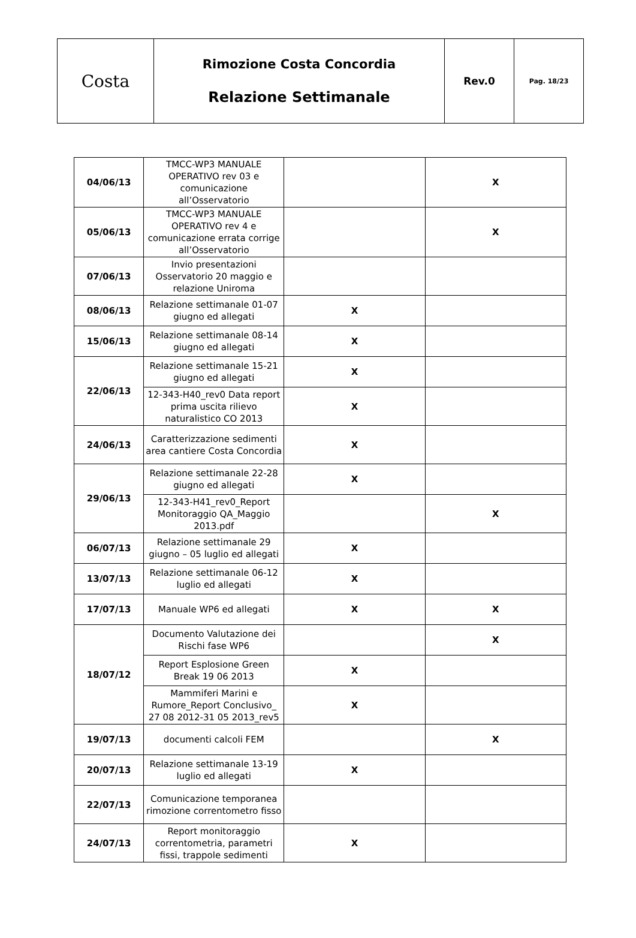| Costa | Rimozione Costa Concordia Relazione Settimanale | Rev.0 | Pag. 18/23 |
| 04/06/13 | TMCC-WP3 MANUALE OPERATIVO rev 03 e comunicazione all’Osservatorio | | X |
| 05/06/13 | TMCC-WP3 MANUALE OPERATIVO rev 4 e comunicazione errata corrige all’Osservatorio | | X |
| 07/06/13 | Invio presentazioni Osservatorio 20 maggio e relazione Uniroma | | |
| 08/06/13 | Relazione settimanale 01-07 giugno ed allegati | X | |
| 15/06/13 | Relazione settimanale 08-14 giugno ed allegati | X | |
| 22/06/13 | Relazione settimanale 15-21 giugno ed allegati | X | |
| | 12-343-H40_rev0 Data report prima uscita rilievo naturalistico CO 2013 | X | |
| 24/06/13 | Caratterizzazione sedimenti area cantiere Costa Concordia | X | |
| 29/06/13 | Relazione settimanale 22-28 giugno ed allegati | X | |
| | 12-343-H41_rev0_Report Monitoraggio QA_Maggio 2013.pdf | | X |
| 06/07/13 | Relazione settimanale 29 giugno – 05 luglio ed allegati | X | |
| 13/07/13 | Relazione settimanale 06-12 luglio ed allegati | X | |
| 17/07/13 | Manuale WP6 ed allegati | X | X |
| 18/07/12 | Documento Valutazione dei Rischi fase WP6 | | X |
| | Report Esplosione Green Break 19 06 2013 | X | |
| | Mammiferi Marini e Rumore_Report Conclusivo_ 27 08 2012-31 05 2013_rev5 | X | |
| 19/07/13 | documenti calcoli FEM | | X |
| 20/07/13 | Relazione settimanale 13-19 luglio ed allegati | X | |
| 22/07/13 | Comunicazione temporanea rimozione correntometro fisso | | |
| 24/07/13 | Report monitoraggio correntometria, parametri fissi, trappole sedimenti | X | |